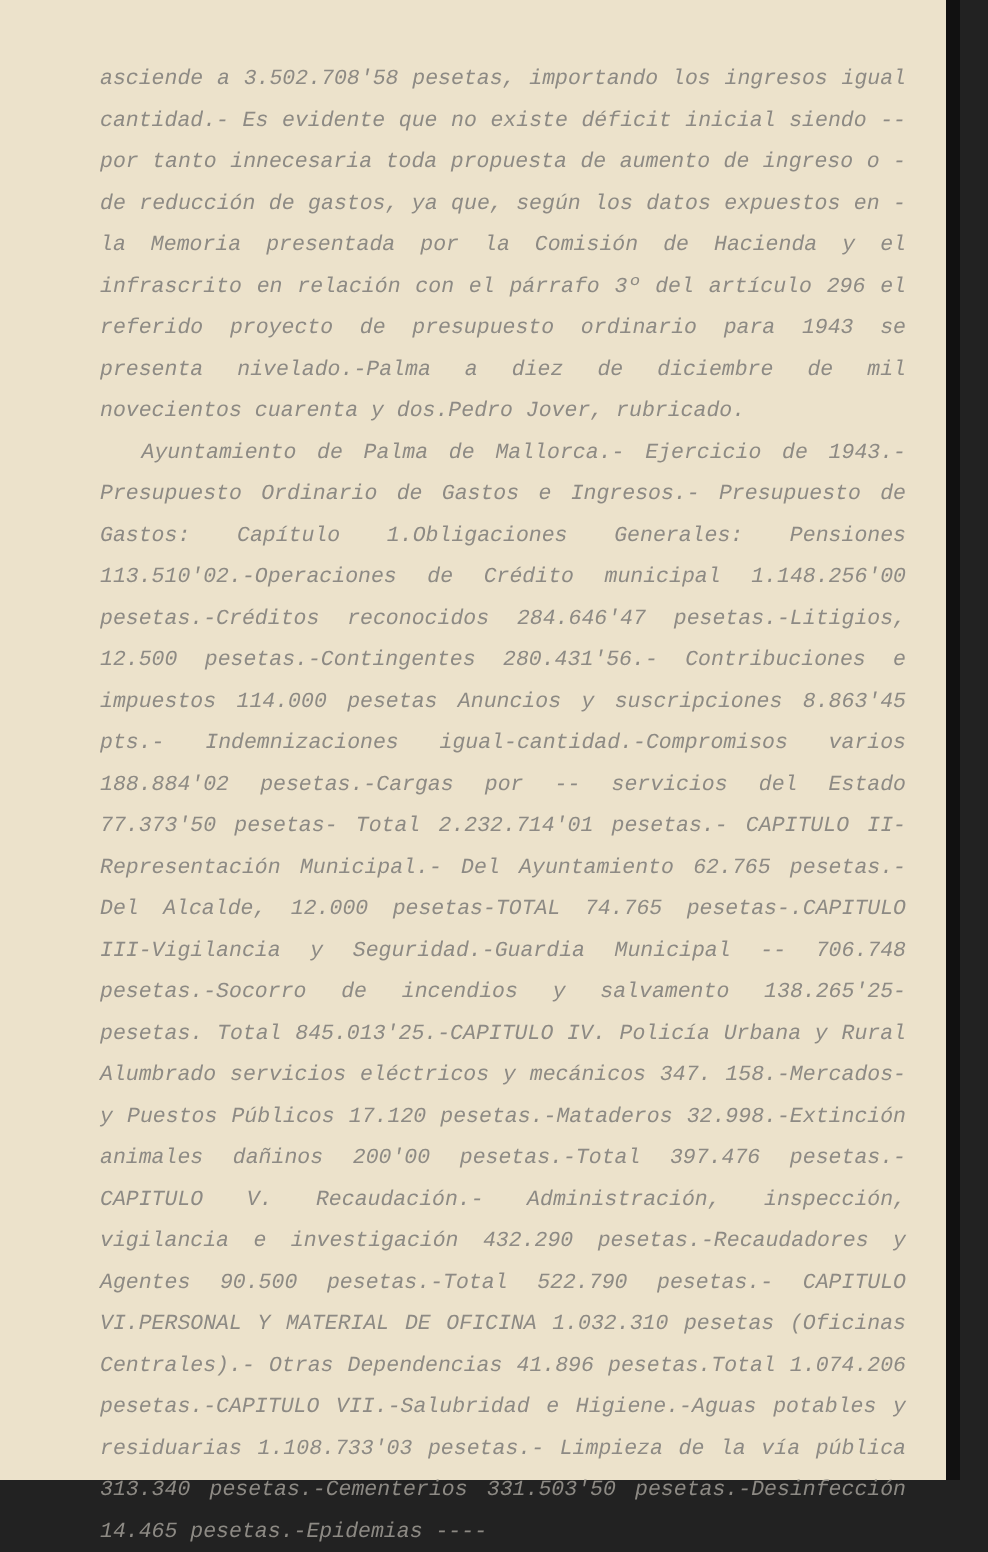asciende a 3.502.708'58 pesetas, importando los ingresos igual cantidad.- Es evidente que no existe déficit inicial siendo -- por tanto innecesaria toda propuesta de aumento de ingreso o - de reducción de gastos, ya que, según los datos expuestos en - la Memoria presentada por la Comisión de Hacienda y el infrascrito en relación con el párrafo 3º del artículo 296 el referido proyecto de presupuesto ordinario para 1943 se presenta nivelado.-Palma a diez de diciembre de mil novecientos cuarenta y dos.Pedro Jover, rubricado.
Ayuntamiento de Palma de Mallorca.- Ejercicio de 1943.-Presupuesto Ordinario de Gastos e Ingresos.- Presupuesto de Gastos: Capítulo 1.Obligaciones Generales: Pensiones 113.510'02.-Operaciones de Crédito municipal 1.148.256'00 pesetas.-Créditos reconocidos 284.646'47 pesetas.-Litigios, 12.500 pesetas.-Contingentes 280.431'56.- Contribuciones e impuestos 114.000 pesetas Anuncios y suscripciones 8.863'45 pts.- Indemnizaciones igual-cantidad.-Compromisos varios 188.884'02 pesetas.-Cargas por -- servicios del Estado 77.373'50 pesetas- Total 2.232.714'01 pesetas.- CAPITULO II- Representación Municipal.- Del Ayuntamiento 62.765 pesetas.- Del Alcalde, 12.000 pesetas-TOTAL 74.765 pesetas-.CAPITULO III-Vigilancia y Seguridad.-Guardia Municipal -- 706.748 pesetas.-Socorro de incendios y salvamento 138.265'25- pesetas. Total 845.013'25.-CAPITULO IV. Policía Urbana y Rural Alumbrado servicios eléctricos y mecánicos 347. 158.-Mercados- y Puestos Públicos 17.120 pesetas.-Mataderos 32.998.-Extinción animales dañinos 200'00 pesetas.-Total 397.476 pesetas.-CAPITULO V. Recaudación.- Administración, inspección, vigilancia e investigación 432.290 pesetas.-Recaudadores y Agentes 90.500 pesetas.-Total 522.790 pesetas.- CAPITULO VI.PERSONAL Y MATERIAL DE OFICINA 1.032.310 pesetas (Oficinas Centrales).- Otras Dependencias 41.896 pesetas.Total 1.074.206 pesetas.-CAPITULO VII.-Salubridad e Higiene.-Aguas potables y residuarias 1.108.733'03 pesetas.- Limpieza de la vía pública 313.340 pesetas.-Cementerios 331.503'50 pesetas.-Desinfección 14.465 pesetas.-Epidemias ----